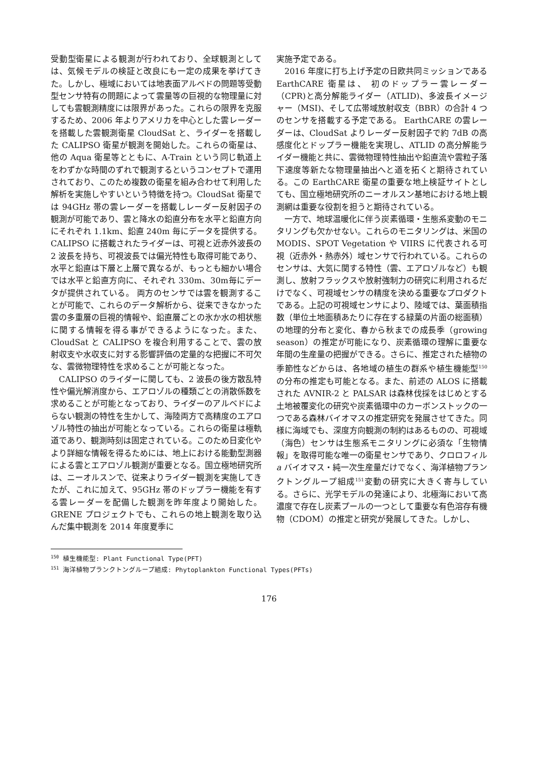受動型衛星による観測が行われており、全球観測としては、気候モデルの検証と改良にも一定の成果を挙げてきた。しかし、極域においては地表面アルベドの問題等受動型センサ特有の問題によって雲量等の巨視的な物理量に対しても雲観測精度には限界があった。これらの限界を克服するため、2006 年よりアメリカを中心とした雲レーダーを搭載した雲観測衛星 CloudSat と、ライダーを搭載した CALIPSO 衛星が観測を開始した。これらの衛星は、他の Aqua 衛星等とともに、A-Train という同じ軌道上をわずかな時間のずれで観測するというコンセプトで運用されており、このため複数の衛星を組み合わせて利用した解析を実施しやすいという特徴を持つ。CloudSat 衛星では 94GHz 帯の雲レーダーを搭載しレーダー反射因子の観測が可能であり、雲と降水の鉛直分布を水平と鉛直方向にそれぞれ 1.1km、鉛直 240m 毎にデータを提供する。CALIPSO に搭載されたライダーは、可視と近赤外波長の 2 波長を持ち、可視波長では偏光特性も取得可能であり、水平と鉛直は下層と上層で異なるが、もっとも細かい場合では水平と鉛直方向に、それぞれ 330m、30m毎にデータが提供されている。 両方のセンサでは雲を観測することが可能で、これらのデータ解析から、従来できなかった雲の多重層の巨視的情報や、鉛直層ごとの氷か水の相状態に関する情報を得る事ができるようになった。また、CloudSat と CALIPSO を複合利用することで、雲の放射収支や水収支に対する影響評価の定量的な把握に不可欠な、雲微物理特性を求めることが可能となった。
CALIPSO のライダーに関しても、2 波長の後方散乱特性や偏光解消度から、エアロゾルの種類ごとの消散係数を求めることが可能となっており、ライダーのアルベドによらない観測の特性を生かして、海陸両方で高精度のエアロゾル特性の抽出が可能となっている。これらの衛星は極軌道であり、観測時刻は固定されている。このため日変化やより詳細な情報を得るためには、地上における能動型測器による雲とエアロゾル観測が重要となる。国立極地研究所は、ニーオルスンで、従来よりライダー観測を実施してきたが、これに加えて、95GHz 帯のドップラー機能を有する雲レーダーを配備した観測を昨年度より開始した。GRENE プロジェクトでも、これらの地上観測を取り込んだ集中観測を 2014 年度夏季に
実施予定である。
2016 年度に打ち上げ予定の日欧共同ミッションである EarthCARE 衛星は、 初のドップラー雲レーダー（CPR)と高分解能ライダー（ATLID)、多波長イメージャー（MSI)、そして広帯域放射収支（BBR）の合計 4 つのセンサを搭載する予定である。 EarthCARE の雲レーダーは、CloudSat よりレーダー反射因子で約 7dB の高感度化とドップラー機能を実現し、ATLID の高分解能ライダー機能と共に、雲微物理特性抽出や鉛直流や雲粒子落下速度等新たな物理量抽出へと道を拓くと期待されている。この EarthCARE 衛星の重要な地上検証サイトとしても、国立極地研究所のニーオルスン基地における地上観測網は重要な役割を担うと期待されている。
一方で、地球温暖化に伴う炭素循環・生態系変動のモニタリングも欠かせない。これらのモニタリングは、米国の MODIS、SPOT Vegetation や VIIRS に代表される可視（近赤外・熱赤外）域センサで行われている。これらのセンサは、大気に関する特性（雲、エアロゾルなど）も観測し、放射フラックスや放射強制力の研究に利用されるだけでなく、可視域センサの精度を決める重要なプロダクトである。上記の可視域センサにより、陸域では、葉面積指数（単位土地面積あたりに存在する緑葉の片面の総面積）の地理的分布と変化、春から秋までの成長季（growing season）の推定が可能になり、炭素循環の理解に重要な年間の生産量の把握ができる。さらに、推定された植物の季節性などからは、各地域の植生の群系や植生機能型<sup>150</sup>の分布の推定も可能となる。また、前述の ALOS に搭載された AVNIR-2 と PALSAR は森林伐採をはじめとする土地被覆変化の研究や炭素循環中のカーボンストックの一つである森林バイオマスの推定研究を発展させてきた。同様に海域でも、深度方向観測の制約はあるものの、可視域（海色）センサは生態系モニタリングに必須な「生物情報」を取得可能な唯一の衛星センサであり、クロロフィル a バイオマス・純一次生産量だけでなく、海洋植物プランクトングループ組成<sup>151</sup>変動の研究に大きく寄与している。さらに、光学モデルの発達により、北極海において高濃度で存在し炭素プールの一つとして重要な有色溶存有機物（CDOM）の推定と研究が発展してきた。しかし、
<sup>150</sup> 植生機能型: Plant Functional Type(PFT)
<sup>151</sup> 海洋植物プランクトングループ組成: Phytoplankton Functional Types(PFTs)
176